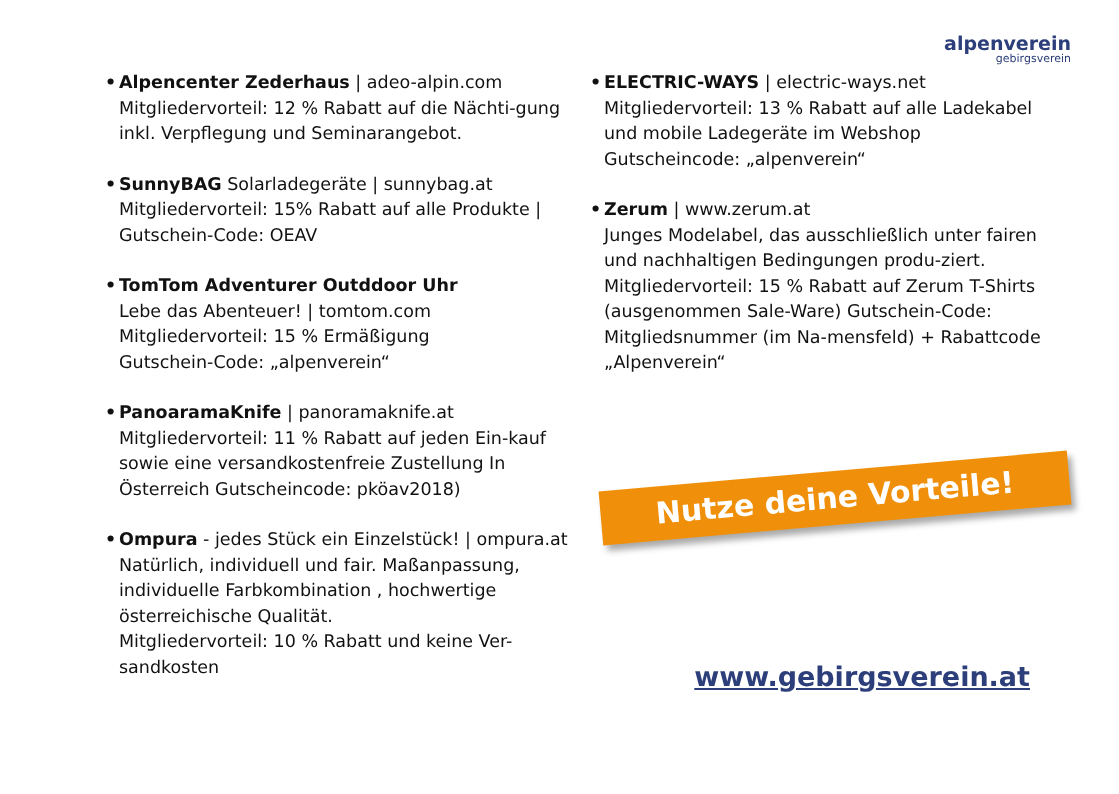alpenverein
gebirgsverein
• Alpencenter Zederhaus | adeo-alpin.com
Mitgliedervorteil: 12 % Rabatt auf die Nächti-gung inkl. Verpflegung und Seminarangebot.
• SunnyBAG Solarladegeräte | sunnybag.at
Mitgliedervorteil: 15% Rabatt auf alle Produkte | Gutschein-Code: OEAV
• TomTom Adventurer Outddoor Uhr
Lebe das Abenteuer! | tomtom.com
Mitgliedervorteil: 15 % Ermäßigung
Gutschein-Code: „alpenverein“
• PanoaramaKnife | panoramaknife.at
Mitgliedervorteil: 11 % Rabatt auf jeden Ein-kauf sowie eine versandkostenfreie Zustellung In Österreich Gutscheincode: pköav2018)
• Ompura - jedes Stück ein Einzelstück! | ompura.at
Natürlich, individuell und fair. Maßanpassung, individuelle Farbkombination , hochwertige österreichische Qualität.
Mitgliedervorteil: 10 % Rabatt und keine Ver-sandkosten
• ELECTRIC-WAYS | electric-ways.net
Mitgliedervorteil: 13 % Rabatt auf alle Ladekabel und mobile Ladegeräte im Webshop Gutscheincode: „alpenverein“
• Zerum | www.zerum.at
Junges Modelabel, das ausschließlich unter fairen und nachhaltigen Bedingungen produ-ziert. Mitgliedervorteil: 15 % Rabatt auf Zerum T-Shirts (ausgenommen Sale-Ware) Gutschein-Code: Mitgliedsnummer (im Na-mensfeld) + Rabattcode „Alpenverein“
Nutze deine Vorteile!
www.gebirgsverein.at